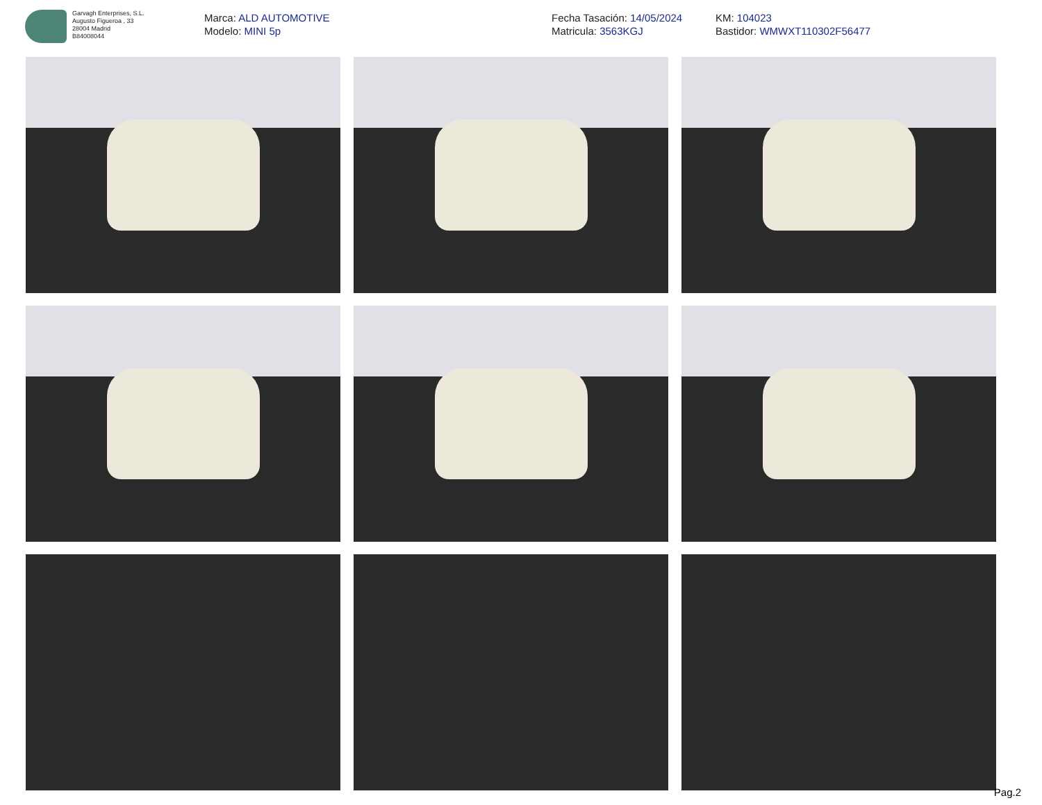Garvagh Enterprises, S.L.
Augusto Figueroa , 33
28004 Madrid
B84008044
Marca: ALD AUTOMOTIVE
Modelo: MINI 5p
Fecha Tasación: 14/05/2024
Matricula: 3563KGJ
KM: 104023
Bastidor: WMWXT110302F56477
Pag.2